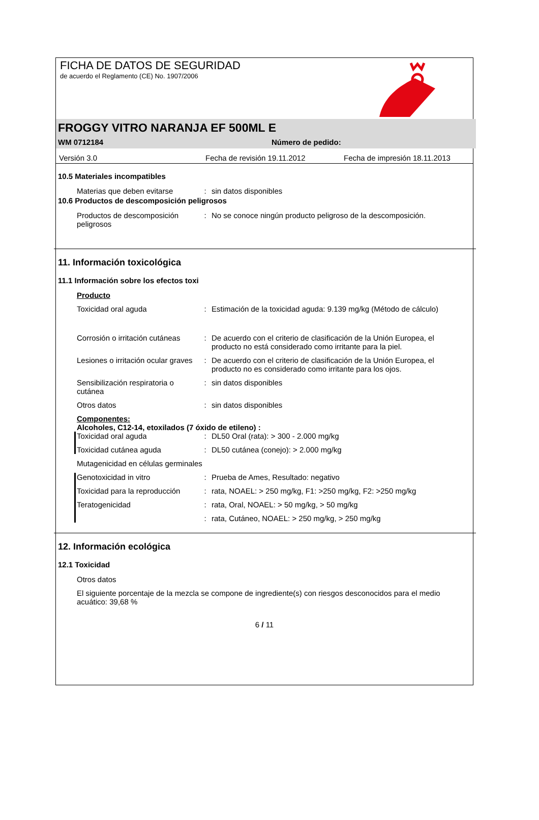FICHA DE DATOS DE SEGURIDAD
de acuerdo el Reglamento (CE) No. 1907/2006
FROGGY VITRO NARANJA EF 500ML E
WM 0712184 Número de pedido:
Versión 3.0 Fecha de revisión 19.11.2012 Fecha de impresión 18.11.2013
10.5 Materiales incompatibles
Materias que deben evitarse: sin datos disponibles
10.6 Productos de descomposición peligrosos
Productos de descomposición peligrosos: No se conoce ningún producto peligroso de la descomposición.
11. Información toxicológica
11.1 Información sobre los efectos toxi
Producto
Toxicidad oral aguda: Estimación de la toxicidad aguda: 9.139 mg/kg (Método de cálculo)
Corrosión o irritación cutáneas: De acuerdo con el criterio de clasificación de la Unión Europea, el producto no está considerado como irritante para la piel.
Lesiones o irritación ocular graves: De acuerdo con el criterio de clasificación de la Unión Europea, el producto no es considerado como irritante para los ojos.
Sensibilización respiratoria o cutánea: sin datos disponibles
Otros datos: sin datos disponibles
Componentes:
Alcoholes, C12-14, etoxilados (7 óxido de etileno) :
Toxicidad oral aguda: DL50 Oral (rata): > 300 - 2.000 mg/kg
Toxicidad cutánea aguda: DL50 cutánea (conejo): > 2.000 mg/kg
Mutagenicidad en células germinales
Genotoxicidad in vitro: Prueba de Ames, Resultado: negativo
Toxicidad para la reproducción: rata, NOAEL: > 250 mg/kg, F1: >250 mg/kg, F2: >250 mg/kg
Teratogenicidad: rata, Oral, NOAEL: > 50 mg/kg, > 50 mg/kg
: rata, Cutáneo, NOAEL: > 250 mg/kg, > 250 mg/kg
12. Información ecológica
12.1 Toxicidad
Otros datos
El siguiente porcentaje de la mezcla se compone de ingrediente(s) con riesgos desconocidos para el medio acuático: 39,68 %
6 / 11